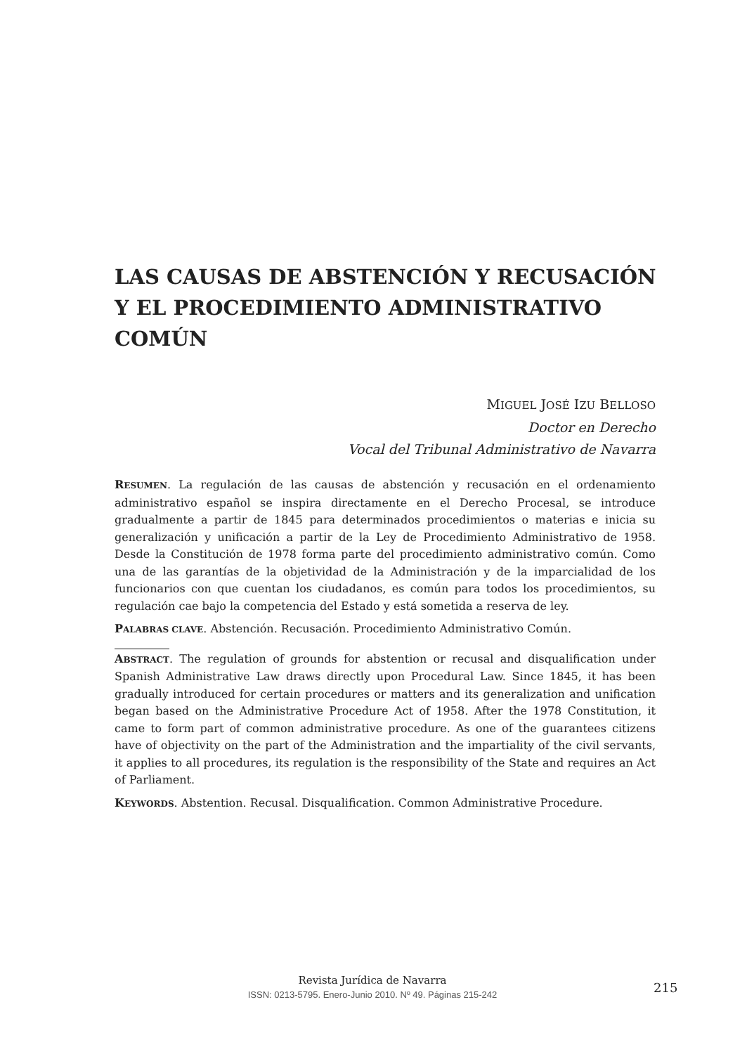LAS CAUSAS DE ABSTENCIÓN Y RECUSACIÓN Y EL PROCEDIMIENTO ADMINISTRATIVO COMÚN
MIGUEL JOSÉ IZU BELLOSO
Doctor en Derecho
Vocal del Tribunal Administrativo de Navarra
RESUMEN. La regulación de las causas de abstención y recusación en el ordenamiento administrativo español se inspira directamente en el Derecho Procesal, se introduce gradualmente a partir de 1845 para determinados procedimientos o materias e inicia su generalización y unificación a partir de la Ley de Procedimiento Administrativo de 1958. Desde la Constitución de 1978 forma parte del procedimiento administrativo común. Como una de las garantías de la objetividad de la Administración y de la imparcialidad de los funcionarios con que cuentan los ciudadanos, es común para todos los procedimientos, su regulación cae bajo la competencia del Estado y está sometida a reserva de ley.
PALABRAS CLAVE. Abstención. Recusación. Procedimiento Administrativo Común.
ABSTRACT. The regulation of grounds for abstention or recusal and disqualification under Spanish Administrative Law draws directly upon Procedural Law. Since 1845, it has been gradually introduced for certain procedures or matters and its generalization and unification began based on the Administrative Procedure Act of 1958. After the 1978 Constitution, it came to form part of common administrative procedure. As one of the guarantees citizens have of objectivity on the part of the Administration and the impartiality of the civil servants, it applies to all procedures, its regulation is the responsibility of the State and requires an Act of Parliament.
KEYWORDS. Abstention. Recusal. Disqualification. Common Administrative Procedure.
Revista Jurídica de Navarra
ISSN: 0213-5795. Enero-Junio 2010. Nº 49. Páginas 215-242
215